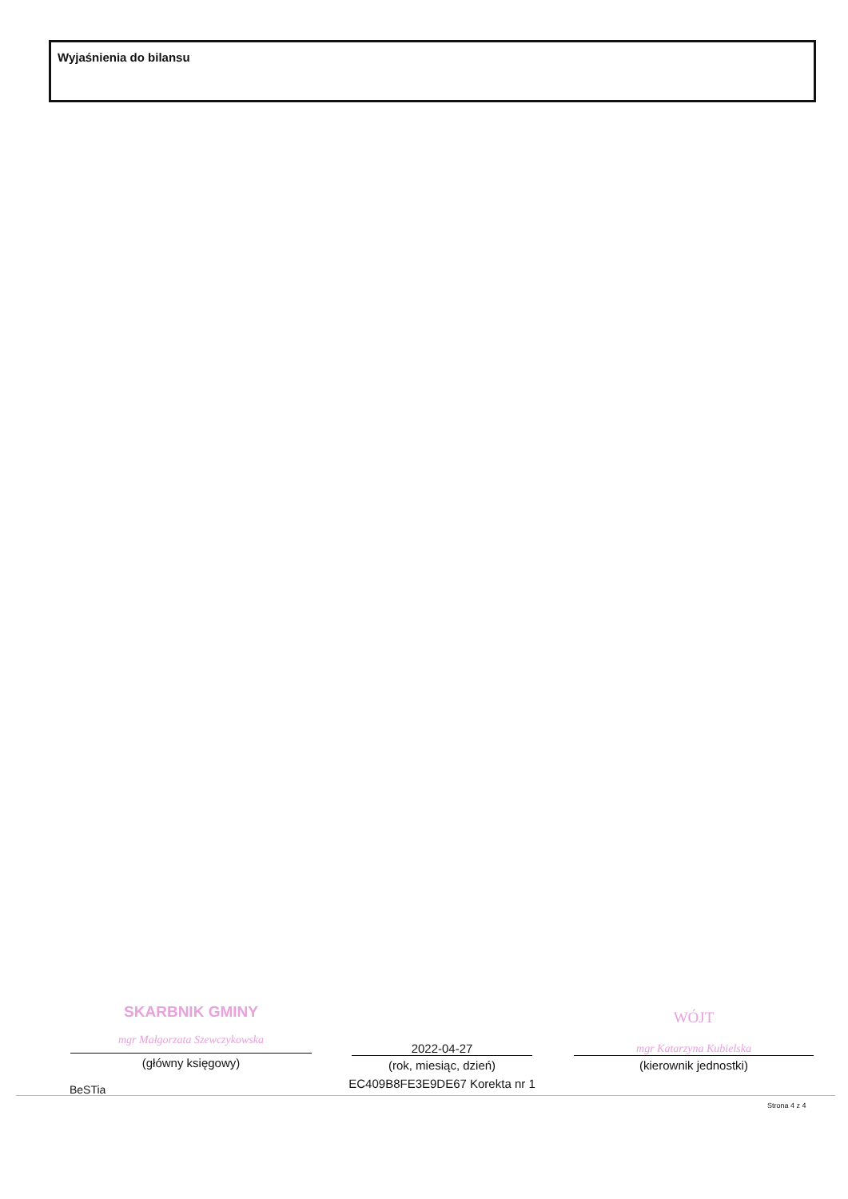Wyjaśnienia do bilansu
SKARBNIK GMINY
mgr Małgorzata Szewczykowska
(główny księgowy)
2022-04-27
(rok, miesiąc, dzień)
EC409B8FE3E9DE67 Korekta nr 1
WÓJT
mgr Katarzyna Kubielska
(kierownik jednostki)
BeSTia
Strona 4 z 4